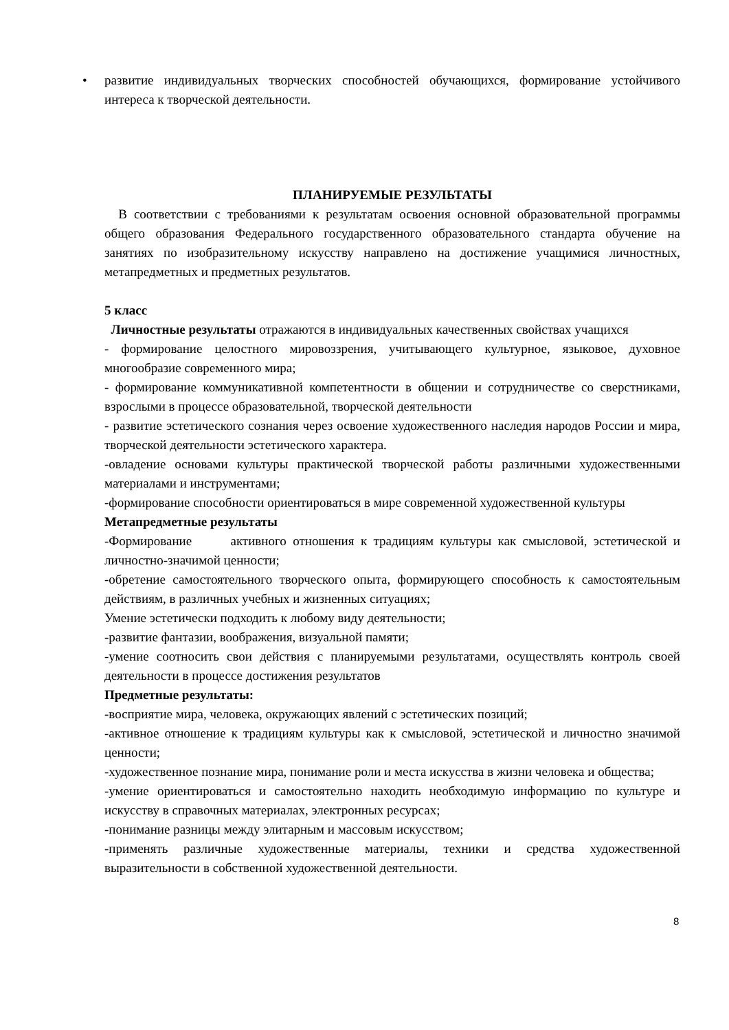• развитие индивидуальных творческих способностей обучающихся, формирование устойчивого интереса к творческой деятельности.
ПЛАНИРУЕМЫЕ РЕЗУЛЬТАТЫ
В соответствии с требованиями к результатам освоения основной образовательной программы общего образования Федерального государственного образовательного стандарта обучение на занятиях по изобразительному искусству направлено на достижение учащимися личностных, метапредметных и предметных результатов.
5 класс
Личностные результаты отражаются в индивидуальных качественных свойствах учащихся
- формирование целостного мировоззрения, учитывающего культурное, языковое, духовное многообразие современного мира;
- формирование коммуникативной компетентности в общении и сотрудничестве со сверстниками, взрослыми в процессе образовательной, творческой деятельности
- развитие эстетического сознания через освоение художественного наследия народов России и мира, творческой деятельности эстетического характера.
-овладение основами культуры практической творческой работы различными художественными материалами и инструментами;
-формирование способности ориентироваться в мире современной художественной культуры
Метапредметные результаты
-Формирование активного отношения к традициям культуры как смысловой, эстетической и личностно-значимой ценности;
-обретение самостоятельного творческого опыта, формирующего способность к самостоятельным действиям, в различных учебных и жизненных ситуациях;
Умение эстетически подходить к любому виду деятельности;
-развитие фантазии, воображения, визуальной памяти;
-умение соотносить свои действия с планируемыми результатами, осуществлять контроль своей деятельности в процессе достижения результатов
Предметные результаты:
-восприятие мира, человека, окружающих явлений с эстетических позиций;
-активное отношение к традициям культуры как к смысловой, эстетической и личностно значимой ценности;
-художественное познание мира, понимание роли и места искусства в жизни человека и общества;
-умение ориентироваться и самостоятельно находить необходимую информацию по культуре и искусству в справочных материалах, электронных ресурсах;
-понимание разницы между элитарным и массовым искусством;
-применять различные художественные материалы, техники и средства художественной выразительности в собственной художественной деятельности.
8